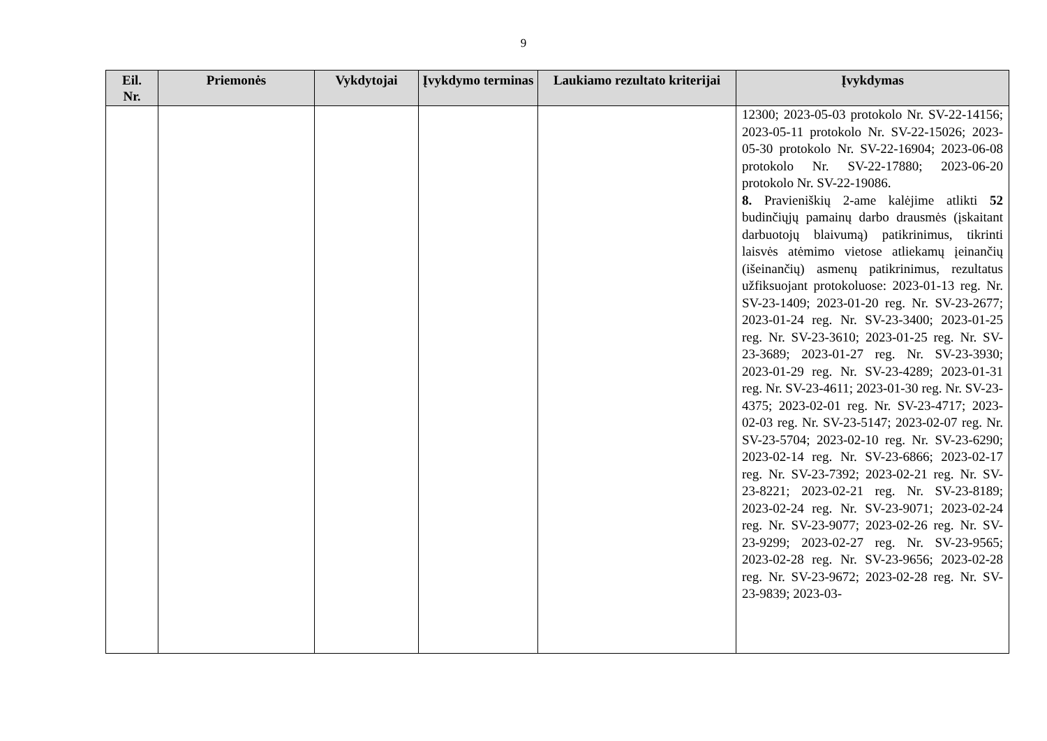9
| Eil. Nr. | Priemonės | Vykdytojai | Įvykdymo terminas | Laukiamo rezultato kriterijai | Įvykdymas |
| --- | --- | --- | --- | --- | --- |
| | | | | | 12300; 2023-05-03 protokolo Nr. SV-22-14156; 2023-05-11 protokolo Nr. SV-22-15026; 2023-05-30 protokolo Nr. SV-22-16904; 2023-06-08 protokolo Nr. SV-22-17880; 2023-06-20 protokolo Nr. SV-22-19086. 8. Pravieniškių 2-ame kalėjime atlikti 52 budinčiųjų pamainų darbo drausmės (įskaitant darbuotojų blaivumą) patikrinimus, tikrinti laisvės atėmimo vietose atliekamų įeinančių (išeinančių) asmenų patikrinimus, rezultatus užfiksuojant protokoluose: 2023-01-13 reg. Nr. SV-23-1409; 2023-01-20 reg. Nr. SV-23-2677; 2023-01-24 reg. Nr. SV-23-3400; 2023-01-25 reg. Nr. SV-23-3610; 2023-01-25 reg. Nr. SV-23-3689; 2023-01-27 reg. Nr. SV-23-3930; 2023-01-29 reg. Nr. SV-23-4289; 2023-01-31 reg. Nr. SV-23-4611; 2023-01-30 reg. Nr. SV-23-4375; 2023-02-01 reg. Nr. SV-23-4717; 2023-02-03 reg. Nr. SV-23-5147; 2023-02-07 reg. Nr. SV-23-5704; 2023-02-10 reg. Nr. SV-23-6290; 2023-02-14 reg. Nr. SV-23-6866; 2023-02-17 reg. Nr. SV-23-7392; 2023-02-21 reg. Nr. SV-23-8221; 2023-02-21 reg. Nr. SV-23-8189; 2023-02-24 reg. Nr. SV-23-9071; 2023-02-24 reg. Nr. SV-23-9077; 2023-02-26 reg. Nr. SV-23-9299; 2023-02-27 reg. Nr. SV-23-9565; 2023-02-28 reg. Nr. SV-23-9656; 2023-02-28 reg. Nr. SV-23-9672; 2023-02-28 reg. Nr. SV-23-9839; 2023-03- |